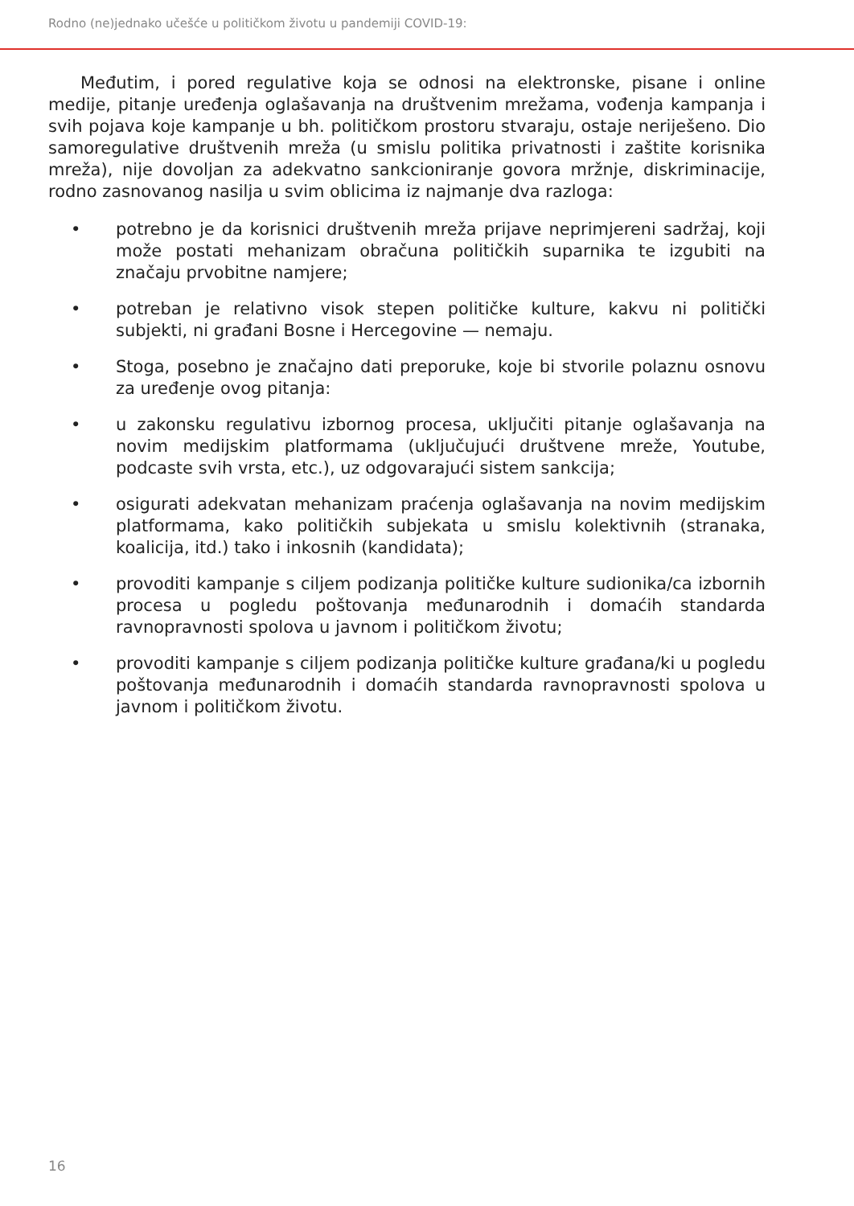Rodno (ne)jednako učešće u političkom životu u pandemiji COVID-19:
Međutim, i pored regulative koja se odnosi na elektronske, pisane i online medije, pitanje uređenja oglašavanja na društvenim mrežama, vođenja kampanja i svih pojava koje kampanje u bh. političkom prostoru stvaraju, ostaje neriješeno. Dio samoregulative društvenih mreža (u smislu politika privatnosti i zaštite korisnika mreža), nije dovoljan za adekvatno sankcioniranje govora mržnje, diskriminacije, rodno zasnovanog nasilja u svim oblicima iz najmanje dva razloga:
• potrebno je da korisnici društvenih mreža prijave neprimjereni sadržaj, koji može postati mehanizam obračuna političkih suparnika te izgubiti na značaju prvobitne namjere;
• potreban je relativno visok stepen političke kulture, kakvu ni politički subjekti, ni građani Bosne i Hercegovine — nemaju.
• Stoga, posebno je značajno dati preporuke, koje bi stvorile polaznu osnovu za uređenje ovog pitanja:
• u zakonsku regulativu izbornog procesa, uključiti pitanje oglašavanja na novim medijskim platformama (uključujući društvene mreže, Youtube, podcaste svih vrsta, etc.), uz odgovarajući sistem sankcija;
• osigurati adekvatan mehanizam praćenja oglašavanja na novim medijskim platformama, kako političkih subjekata u smislu kolektivnih (stranaka, koalicija, itd.) tako i inkosnih (kandidata);
• provoditi kampanje s ciljem podizanja političke kulture sudionika/ca izbornih procesa u pogledu poštovanja međunarodnih i domaćih standarda ravnopravnosti spolova u javnom i političkom životu;
• provoditi kampanje s ciljem podizanja političke kulture građana/ki u pogledu poštovanja međunarodnih i domaćih standarda ravnopravnosti spolova u javnom i političkom životu.
16